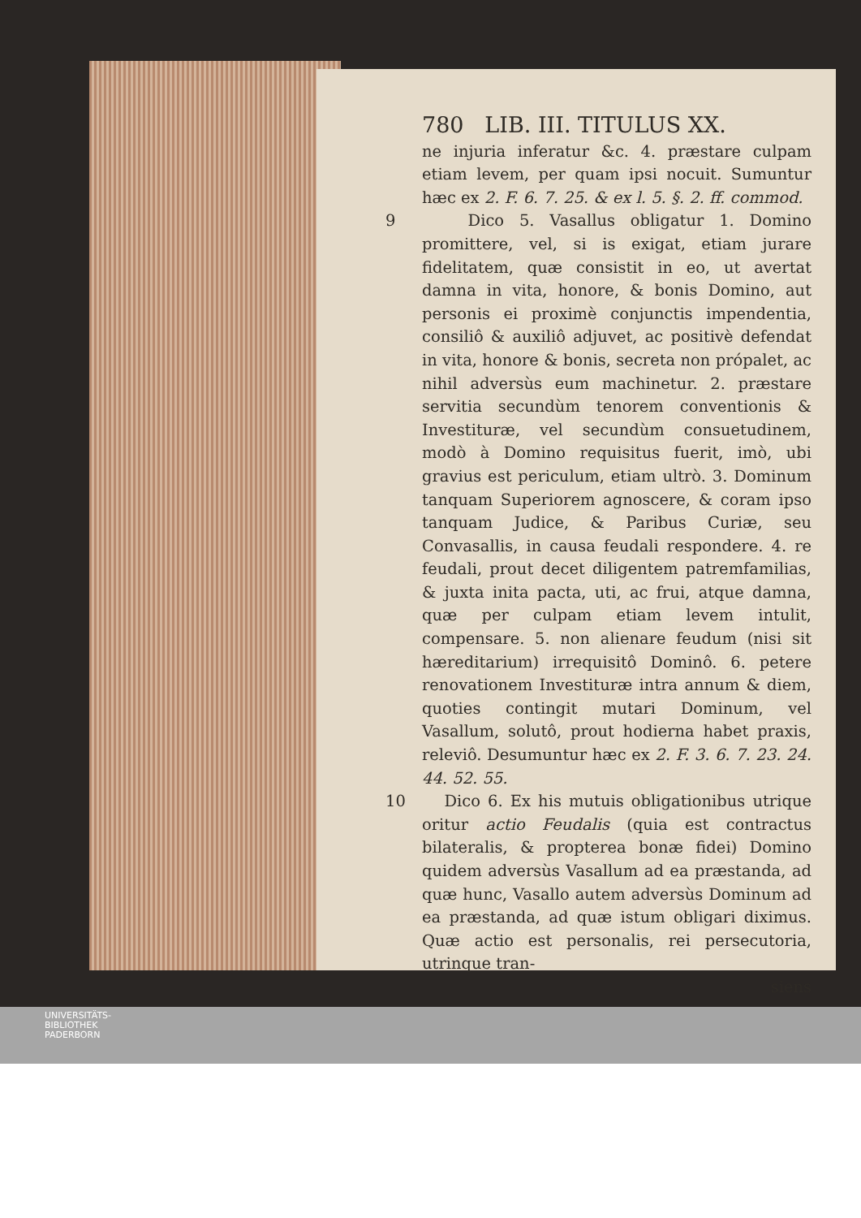780 LIB. III. TITULUS XX.
ne injuria inferatur &c. 4. præstare culpam etiam levem, per quam ipsi nocuit. Sumuntur hæc ex 2. F. 6. 7. 25. & ex l. 5. §. 2. ff. commod.
9 Dico 5. Vasallus obligatur 1. Domino promittere, vel, si is exigat, etiam jurare fidelitatem, quæ consistit in eo, ut avertat damna in vita, honore, & bonis Domino, aut personis ei proximè conjunctis impendentia, consiliô & auxiliô adjuvet, ac positivè defendat in vita, honore & bonis, secreta non própalet, ac nihil adversùs eum machinetur. 2. præstare servitia secundùm tenorem conventionis & Investituræ, vel secundùm consuetudinem, modò à Domino requisitus fuerit, imò, ubi gravius est periculum, etiam ultrò. 3. Dominum tanquam Superiorem agnoscere, & coram ipso tanquam Judice, & Paribus Curiæ, seu Convasallis, in causa feudali respondere. 4. re feudali, prout decet diligentem patremfamilias, & juxta inita pacta, uti, ac frui, atque damna, quæ per culpam etiam levem intulit, compensare. 5. non alienare feudum (nisi sit hæreditarium) irrequisitô Dominô. 6. petere renovationem Investituræ intra annum & diem, quoties contingit mutari Dominum, vel Vasallum, solutô, prout hodierna habet praxis, releviô. Desumuntur hæc ex 2. F. 3. 6. 7. 23. 24. 44. 52. 55.
10 Dico 6. Ex his mutuis obligationibus utrique oritur actio Feudalis (quia est contractus bilateralis, & propterea bonæ fidei) Domino quidem adversùs Vasallum ad ea præstanda, ad quæ hunc, Vasallo autem adversùs Dominum ad ea præstanda, ad quæ istum obligari diximus. Quæ actio est personalis, rei persecutoria, utrinque tran-
siens
UNIVERSITÄTS-
BIBLIOTHEK
PADERBORN